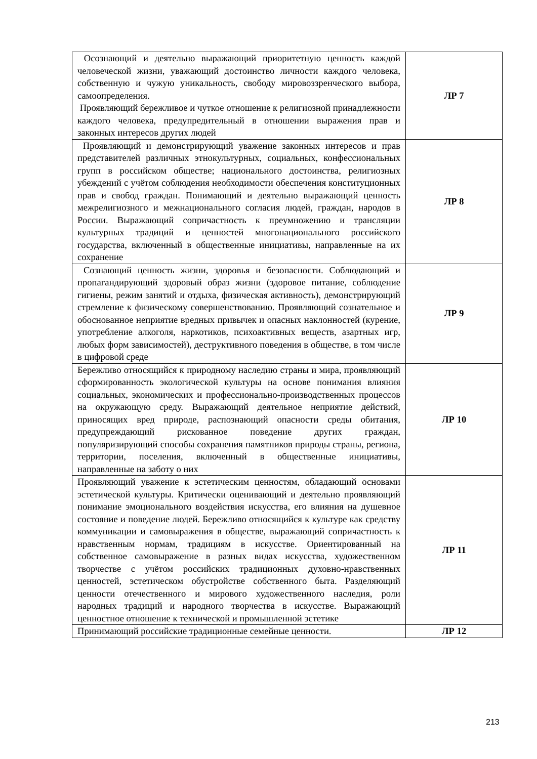| Осознающий и деятельно выражающий приоритетную ценность каждой человеческой жизни, уважающий достоинство личности каждого человека, собственную и чужую уникальность, свободу мировоззренческого выбора, самоопределения. Проявляющий бережливое и чуткое отношение к религиозной принадлежности каждого человека, предупредительный в отношении выражения прав и законных интересов других людей | ЛР 7 |
| Проявляющий и демонстрирующий уважение законных интересов и прав представителей различных этнокультурных, социальных, конфессиональных групп в российском обществе; национального достоинства, религиозных убеждений с учётом соблюдения необходимости обеспечения конституционных прав и свобод граждан. Понимающий и деятельно выражающий ценность межрелигиозного и межнационального согласия людей, граждан, народов в России. Выражающий сопричастность к преумножению и трансляции культурных традиций и ценностей многонационального российского государства, включенный в общественные инициативы, направленные на их сохранение | ЛР 8 |
| Сознающий ценность жизни, здоровья и безопасности. Соблюдающий и пропагандирующий здоровый образ жизни (здоровое питание, соблюдение гигиены, режим занятий и отдыха, физическая активность), демонстрирующий стремление к физическому совершенствованию. Проявляющий сознательное и обоснованное неприятие вредных привычек и опасных наклонностей (курение, употребление алкоголя, наркотиков, психоактивных веществ, азартных игр, любых форм зависимостей), деструктивного поведения в обществе, в том числе в цифровой среде | ЛР 9 |
| Бережливо относящийся к природному наследию страны и мира, проявляющий сформированность экологической культуры на основе понимания влияния социальных, экономических и профессионально-производственных процессов на окружающую среду. Выражающий деятельное неприятие действий, приносящих вред природе, распознающий опасности среды обитания, предупреждающий рискованное поведение других граждан, популяризирующий способы сохранения памятников природы страны, региона, территории, поселения, включенный в общественные инициативы, направленные на заботу о них | ЛР 10 |
| Проявляющий уважение к эстетическим ценностям, обладающий основами эстетической культуры. Критически оценивающий и деятельно проявляющий понимание эмоционального воздействия искусства, его влияния на душевное состояние и поведение людей. Бережливо относящийся к культуре как средству коммуникации и самовыражения в обществе, выражающий сопричастность к нравственным нормам, традициям в искусстве. Ориентированный на собственное самовыражение в разных видах искусства, художественном творчестве с учётом российских традиционных духовно-нравственных ценностей, эстетическом обустройстве собственного быта. Разделяющий ценности отечественного и мирового художественного наследия, роли народных традиций и народного творчества в искусстве. Выражающий ценностное отношение к технической и промышленной эстетике | ЛР 11 |
| Принимающий российские традиционные семейные ценности. | ЛР 12 |
213